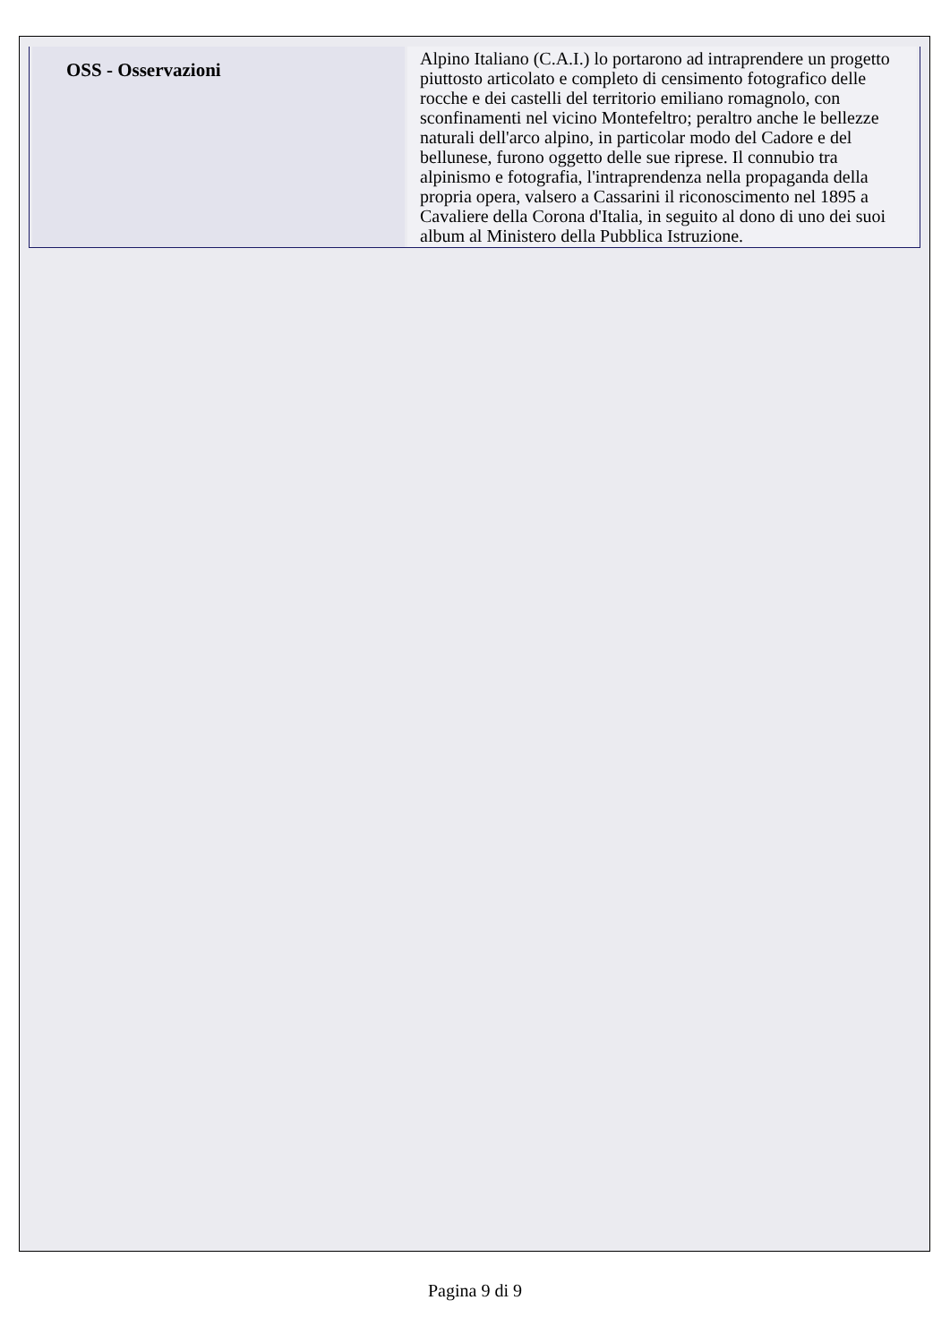| OSS - Osservazioni | Alpino Italiano (C.A.I.) lo portarono ad intraprendere un progetto piuttosto articolato e completo di censimento fotografico delle rocche e dei castelli del territorio emiliano romagnolo, con sconfinamenti nel vicino Montefeltro; peraltro anche le bellezze naturali dell'arco alpino, in particolar modo del Cadore e del bellunese, furono oggetto delle sue riprese. Il connubio tra alpinismo e fotografia, l'intraprendenza nella propaganda della propria opera, valsero a Cassarini il riconoscimento nel 1895 a Cavaliere della Corona d'Italia, in seguito al dono di uno dei suoi album al Ministero della Pubblica Istruzione. |
Pagina 9 di 9